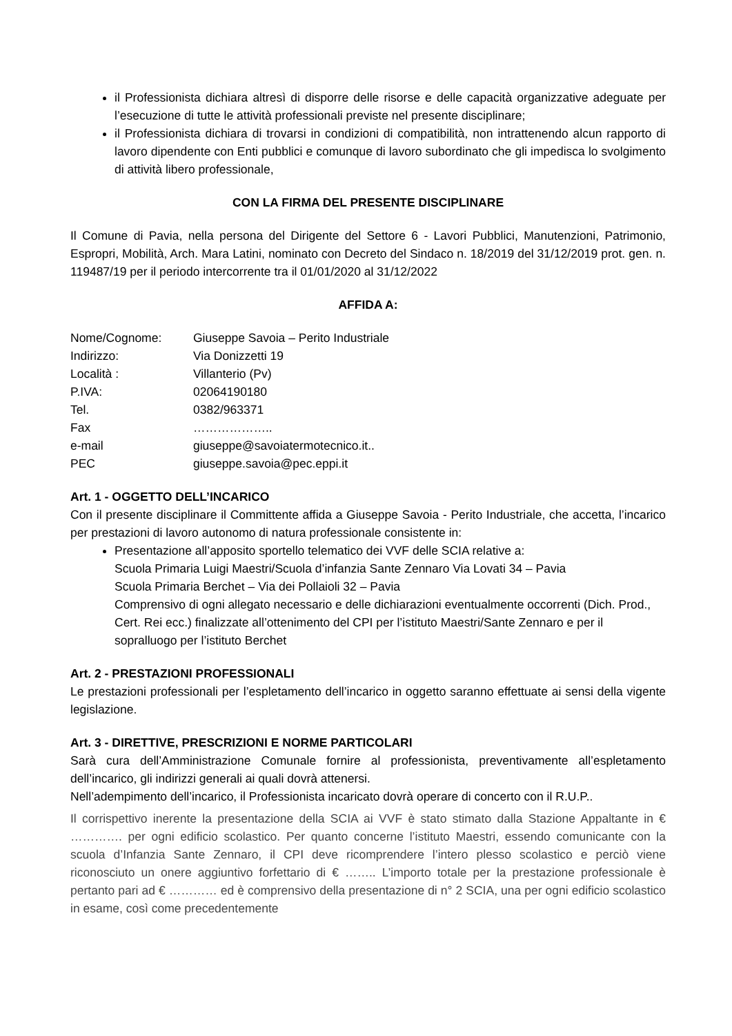il Professionista dichiara altresì di disporre delle risorse e delle capacità organizzative adeguate per l’esecuzione di tutte le attività professionali previste nel presente disciplinare;
il Professionista dichiara di trovarsi in condizioni di compatibilità, non intrattenendo alcun rapporto di lavoro dipendente con Enti pubblici e comunque di lavoro subordinato che gli impedisca lo svolgimento di attività libero professionale,
CON LA FIRMA DEL PRESENTE DISCIPLINARE
Il Comune di Pavia, nella persona del Dirigente del Settore 6 - Lavori Pubblici, Manutenzioni, Patrimonio, Espropri, Mobilità, Arch. Mara Latini, nominato con Decreto del Sindaco n. 18/2019 del 31/12/2019 prot. gen. n. 119487/19 per il periodo intercorrente tra il 01/01/2020 al 31/12/2022
AFFIDA A:
| Nome/Cognome: | Giuseppe Savoia – Perito Industriale |
| Indirizzo: | Via Donizzetti 19 |
| Località : | Villanterio (Pv) |
| P.IVA: | 02064190180 |
| Tel. | 0382/963371 |
| Fax | ……………….. |
| e-mail | giuseppe@savoiatermotecnico.it.. |
| PEC | giuseppe.savoia@pec.eppi.it |
Art. 1 - OGGETTO DELL’INCARICO
Con il presente disciplinare il Committente affida a Giuseppe Savoia - Perito Industriale, che accetta, l’incarico per prestazioni di lavoro autonomo di natura professionale consistente in:
Presentazione all’apposito sportello telematico dei VVF delle SCIA relative a:
Scuola Primaria Luigi Maestri/Scuola d’infanzia Sante Zennaro Via Lovati 34 – Pavia
Scuola Primaria Berchet – Via dei Pollaioli 32 – Pavia
Comprensivo di ogni allegato necessario e delle dichiarazioni eventualmente occorrenti (Dich. Prod., Cert. Rei ecc.) finalizzate all’ottenimento del CPI per l’istituto Maestri/Sante Zennaro e per il sopralluogo per l’istituto Berchet
Art. 2 - PRESTAZIONI PROFESSIONALI
Le prestazioni professionali per l’espletamento dell’incarico in oggetto saranno effettuate ai sensi della vigente legislazione.
Art. 3 - DIRETTIVE, PRESCRIZIONI E NORME PARTICOLARI
Sarà cura dell’Amministrazione Comunale fornire al professionista, preventivamente all’espletamento dell’incarico, gli indirizzi generali ai quali dovrà attenersi.
Nell’adempimento dell’incarico, il Professionista incaricato dovrà operare di concerto con il R.U.P..
Il corrispettivo inerente la presentazione della SCIA ai VVF è stato stimato dalla Stazione Appaltante in € …………. per ogni edificio scolastico. Per quanto concerne l’istituto Maestri, essendo comunicante con la scuola d’Infanzia Sante Zennaro, il CPI deve ricomprendere l’intero plesso scolastico e perciò viene riconosciuto un onere aggiuntivo forfettario di € …….. L’importo totale per la prestazione professionale è pertanto pari ad € ………… ed è comprensivo della presentazione di n° 2 SCIA, una per ogni edificio scolastico in esame, così come precedentemente